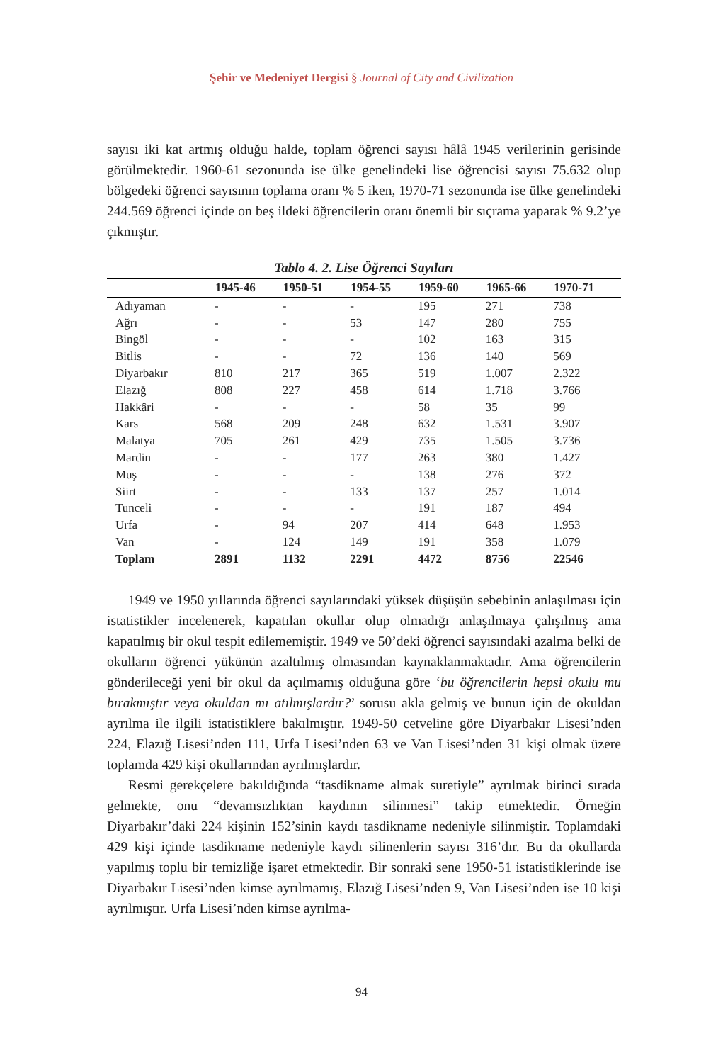Şehir ve Medeniyet Dergisi § Journal of City and Civilization
sayısı iki kat artmış olduğu halde, toplam öğrenci sayısı hâlâ 1945 verilerinin gerisinde görülmektedir. 1960-61 sezonunda ise ülke genelindeki lise öğrencisi sayısı 75.632 olup bölgedeki öğrenci sayısının toplama oranı % 5 iken, 1970-71 sezonunda ise ülke genelindeki 244.569 öğrenci içinde on beş ildeki öğrencilerin oranı önemli bir sıçrama yaparak % 9.2’ye çıkmıştır.
Tablo 4. 2. Lise Öğrenci Sayıları
| | 1945-46 | 1950-51 | 1954-55 | 1959-60 | 1965-66 | 1970-71 |
| --- | --- | --- | --- | --- | --- | --- |
| Adıyaman | - | - | - | 195 | 271 | 738 |
| Ağrı | - | - | 53 | 147 | 280 | 755 |
| Bingöl | - | - | - | 102 | 163 | 315 |
| Bitlis | - | - | 72 | 136 | 140 | 569 |
| Diyarbakır | 810 | 217 | 365 | 519 | 1.007 | 2.322 |
| Elazığ | 808 | 227 | 458 | 614 | 1.718 | 3.766 |
| Hakkâri | - | - | - | 58 | 35 | 99 |
| Kars | 568 | 209 | 248 | 632 | 1.531 | 3.907 |
| Malatya | 705 | 261 | 429 | 735 | 1.505 | 3.736 |
| Mardin | - | - | 177 | 263 | 380 | 1.427 |
| Muş | - | - | - | 138 | 276 | 372 |
| Siirt | - | - | 133 | 137 | 257 | 1.014 |
| Tunceli | - | - | - | 191 | 187 | 494 |
| Urfa | - | 94 | 207 | 414 | 648 | 1.953 |
| Van | - | 124 | 149 | 191 | 358 | 1.079 |
| Toplam | 2891 | 1132 | 2291 | 4472 | 8756 | 22546 |
1949 ve 1950 yıllarında öğrenci sayılarındaki yüksek düşüşün sebebinin anlaşılması için istatistikler incelenerek, kapatılan okullar olup olmadığı anlaşılmaya çalışılmış ama kapatılmış bir okul tespit edilememiştir. 1949 ve 50’deki öğrenci sayısındaki azalma belki de okulların öğrenci yükünün azaltılmış olmasından kaynaklanmaktadır. Ama öğrencilerin gönderileceği yeni bir okul da açılmamış olduğuna göre ‘bu öğrencilerin hepsi okulu mu bırakmıştır veya okuldan mı atılmışlardır?’ sorusu akla gelmiş ve bunun için de okuldan ayrılma ile ilgili istatistiklere bakılmıştır. 1949-50 cetveline göre Diyarbakır Lisesi’nden 224, Elazığ Lisesi’nden 111, Urfa Lisesi’nden 63 ve Van Lisesi’nden 31 kişi olmak üzere toplamda 429 kişi okullarından ayrılmışlardır.
Resmi gerekçelere bakıldığında “tasdikname almak suretiyle” ayrılmak birinci sırada gelmekte, onu “devamsızlıktan kaydının silinmesi” takip etmektedir. Örneğin Diyarbakır’daki 224 kişinin 152’sinin kaydı tasdikname nedeniyle silinmiştir. Toplamdaki 429 kişi içinde tasdikname nedeniyle kaydı silinenlerin sayısı 316’dır. Bu da okullarda yapılmış toplu bir temizliğe işaret etmektedir. Bir sonraki sene 1950-51 istatistiklerinde ise Diyarbakır Lisesi’nden kimse ayrılmamış, Elazığ Lisesi’nden 9, Van Lisesi’nden ise 10 kişi ayrılmıştır. Urfa Lisesi’nden kimse ayrılma-
94